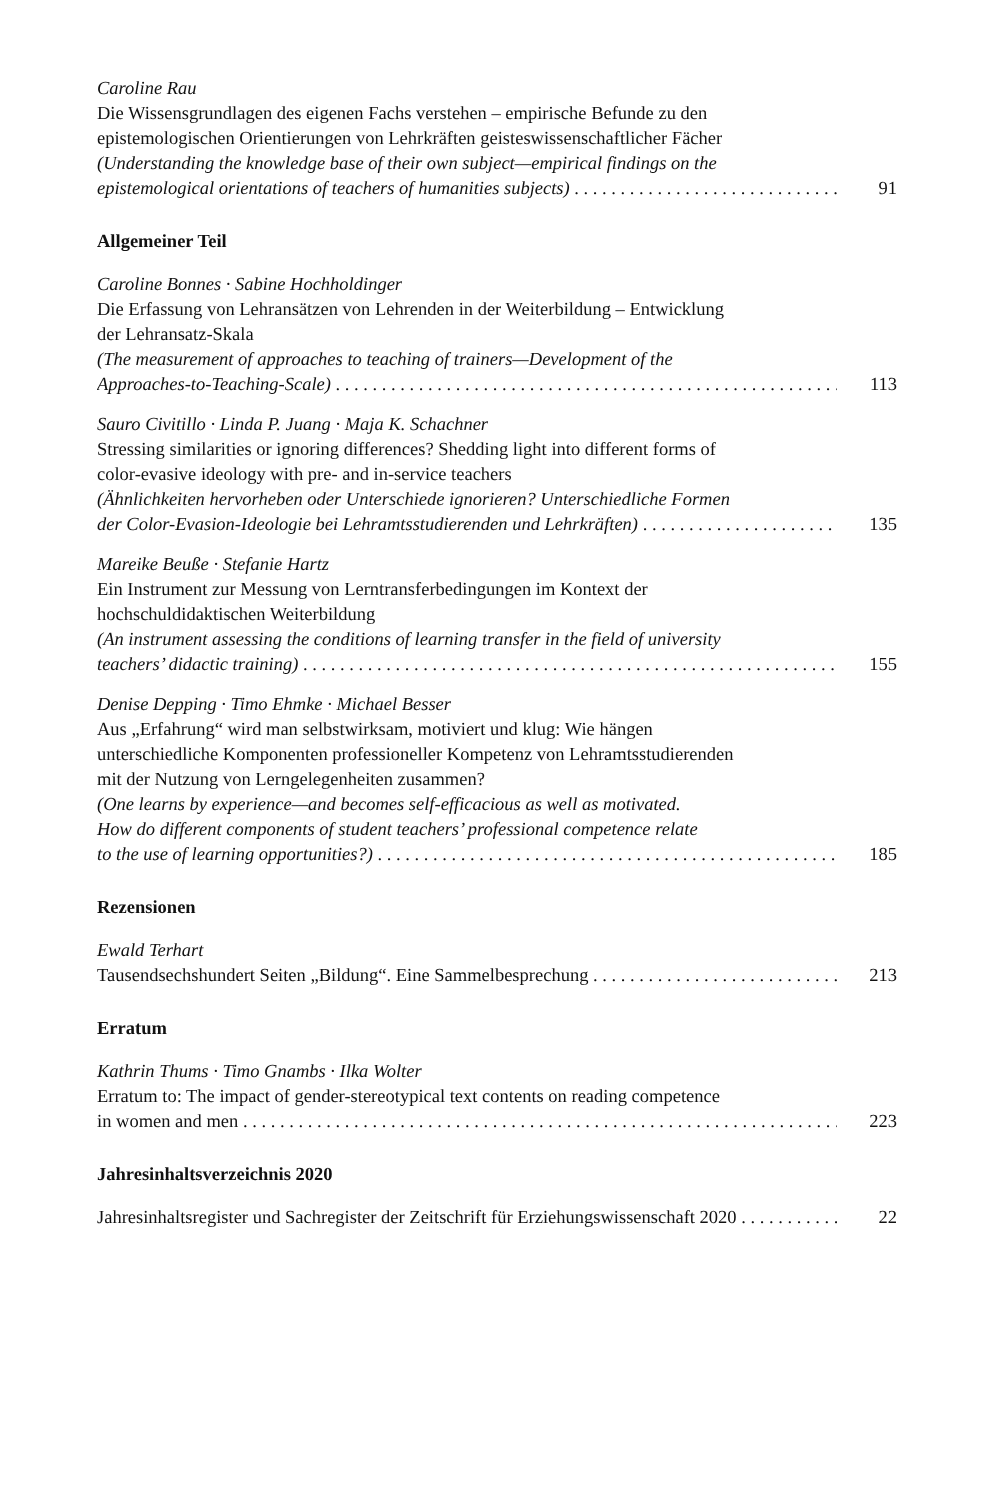Caroline Rau
Die Wissensgrundlagen des eigenen Fachs verstehen – empirische Befunde zu den
epistemologischen Orientierungen von Lehrkräften geisteswissenschaftlicher Fächer
(Understanding the knowledge base of their own subject—empirical findings on the
epistemological orientations of teachers of humanities subjects) 91
Allgemeiner Teil
Caroline Bonnes · Sabine Hochholdinger
Die Erfassung von Lehransätzen von Lehrenden in der Weiterbildung – Entwicklung
der Lehransatz-Skala
(The measurement of approaches to teaching of trainers—Development of the
Approaches-to-Teaching-Scale) 113
Sauro Civitillo · Linda P. Juang · Maja K. Schachner
Stressing similarities or ignoring differences? Shedding light into different forms of
color-evasive ideology with pre- and in-service teachers
(Ähnlichkeiten hervorheben oder Unterschiede ignorieren? Unterschiedliche Formen
der Color-Evasion-Ideologie bei Lehramtsstudierenden und Lehrkräften) 135
Mareike Beuße · Stefanie Hartz
Ein Instrument zur Messung von Lerntransferbedingungen im Kontext der
hochschuldidaktischen Weiterbildung
(An instrument assessing the conditions of learning transfer in the field of university
teachers’ didactic training) 155
Denise Depping · Timo Ehmke · Michael Besser
Aus „Erfahrung“ wird man selbstwirksam, motiviert und klug: Wie hängen
unterschiedliche Komponenten professioneller Kompetenz von Lehramtsstudierenden
mit der Nutzung von Lerngelegenheiten zusammen?
(One learns by experience—and becomes self-efficacious as well as motivated.
How do different components of student teachers’ professional competence relate
to the use of learning opportunities?) 185
Rezensionen
Ewald Terhart
Tausendsechshundert Seiten „Bildung“. Eine Sammelbesprechung 213
Erratum
Kathrin Thums · Timo Gnambs · Ilka Wolter
Erratum to: The impact of gender-stereotypical text contents on reading competence
in women and men 223
Jahresinhaltsverzeichnis 2020
Jahresinhaltsregister und Sachregister der Zeitschrift für Erziehungswissenschaft 2020 22